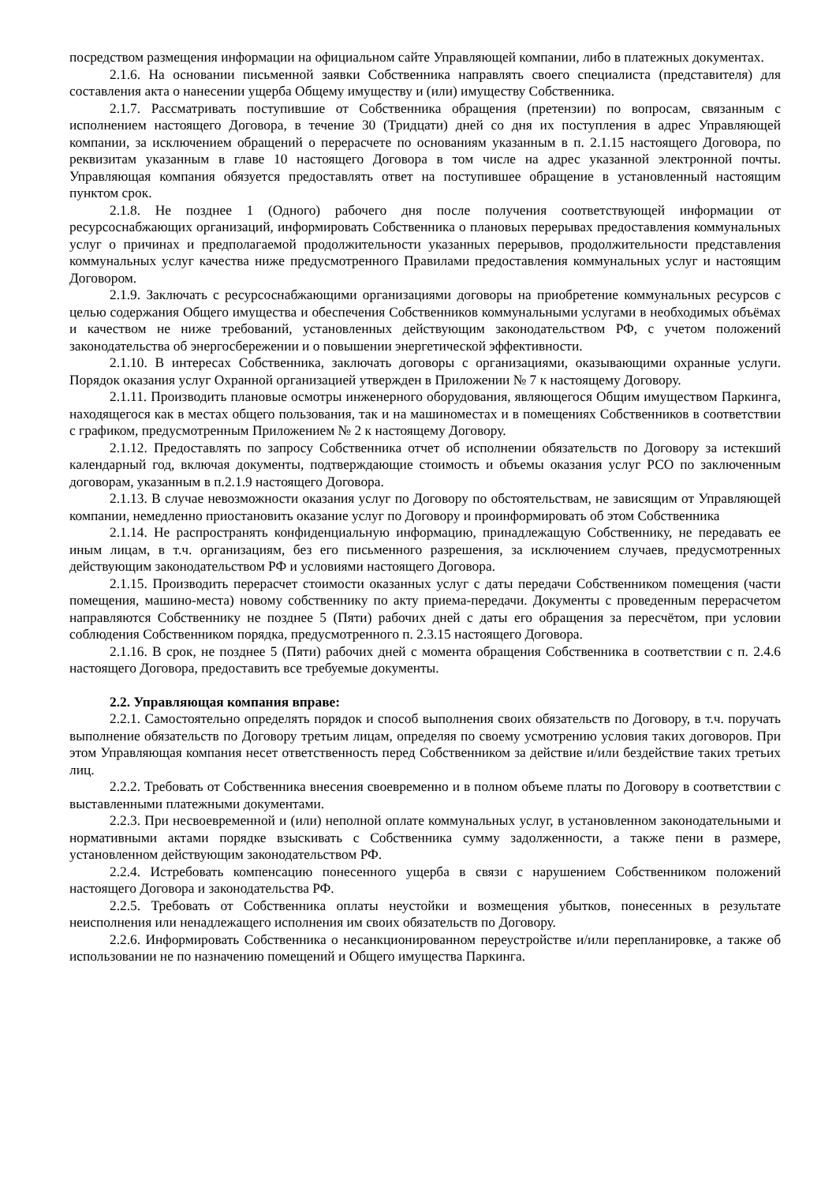посредством размещения информации на официальном сайте Управляющей компании, либо в платежных документах.
2.1.6. На основании письменной заявки Собственника направлять своего специалиста (представителя) для составления акта о нанесении ущерба Общему имуществу и (или) имуществу Собственника.
2.1.7. Рассматривать поступившие от Собственника обращения (претензии) по вопросам, связанным с исполнением настоящего Договора, в течение 30 (Тридцати) дней со дня их поступления в адрес Управляющей компании, за исключением обращений о перерасчете по основаниям указанным в п. 2.1.15 настоящего Договора, по реквизитам указанным в главе 10 настоящего Договора в том числе на адрес указанной электронной почты. Управляющая компания обязуется предоставлять ответ на поступившее обращение в установленный настоящим пунктом срок.
2.1.8. Не позднее 1 (Одного) рабочего дня после получения соответствующей информации от ресурсоснабжающих организаций, информировать Собственника о плановых перерывах предоставления коммунальных услуг о причинах и предполагаемой продолжительности указанных перерывов, продолжительности представления коммунальных услуг качества ниже предусмотренного Правилами предоставления коммунальных услуг и настоящим Договором.
2.1.9. Заключать с ресурсоснабжающими организациями договоры на приобретение коммунальных ресурсов с целью содержания Общего имущества и обеспечения Собственников коммунальными услугами в необходимых объёмах и качеством не ниже требований, установленных действующим законодательством РФ, с учетом положений законодательства об энергосбережении и о повышении энергетической эффективности.
2.1.10. В интересах Собственника, заключать договоры с организациями, оказывающими охранные услуги. Порядок оказания услуг Охранной организацией утвержден в Приложении № 7 к настоящему Договору.
2.1.11. Производить плановые осмотры инженерного оборудования, являющегося Общим имуществом Паркинга, находящегося как в местах общего пользования, так и на машиноместах и в помещениях Собственников в соответствии с графиком, предусмотренным Приложением № 2 к настоящему Договору.
2.1.12. Предоставлять по запросу Собственника отчет об исполнении обязательств по Договору за истекший календарный год, включая документы, подтверждающие стоимость и объемы оказания услуг РСО по заключенным договорам, указанным в п.2.1.9 настоящего Договора.
2.1.13. В случае невозможности оказания услуг по Договору по обстоятельствам, не зависящим от Управляющей компании, немедленно приостановить оказание услуг по Договору и проинформировать об этом Собственника
2.1.14. Не распространять конфиденциальную информацию, принадлежащую Собственнику, не передавать ее иным лицам, в т.ч. организациям, без его письменного разрешения, за исключением случаев, предусмотренных действующим законодательством РФ и условиями настоящего Договора.
2.1.15. Производить перерасчет стоимости оказанных услуг с даты передачи Собственником помещения (части помещения, машино-места) новому собственнику по акту приема-передачи. Документы с проведенным перерасчетом направляются Собственнику не позднее 5 (Пяти) рабочих дней с даты его обращения за пересчётом, при условии соблюдения Собственником порядка, предусмотренного п. 2.3.15 настоящего Договора.
2.1.16. В срок, не позднее 5 (Пяти) рабочих дней с момента обращения Собственника в соответствии с п. 2.4.6 настоящего Договора, предоставить все требуемые документы.
2.2. Управляющая компания вправе:
2.2.1. Самостоятельно определять порядок и способ выполнения своих обязательств по Договору, в т.ч. поручать выполнение обязательств по Договору третьим лицам, определяя по своему усмотрению условия таких договоров. При этом Управляющая компания несет ответственность перед Собственником за действие и/или бездействие таких третьих лиц.
2.2.2. Требовать от Собственника внесения своевременно и в полном объеме платы по Договору в соответствии с выставленными платежными документами.
2.2.3. При несвоевременной и (или) неполной оплате коммунальных услуг, в установленном законодательными и нормативными актами порядке взыскивать с Собственника сумму задолженности, а также пени в размере, установленном действующим законодательством РФ.
2.2.4. Истребовать компенсацию понесенного ущерба в связи с нарушением Собственником положений настоящего Договора и законодательства РФ.
2.2.5. Требовать от Собственника оплаты неустойки и возмещения убытков, понесенных в результате неисполнения или ненадлежащего исполнения им своих обязательств по Договору.
2.2.6. Информировать Собственника о несанкционированном переустройстве и/или перепланировке, а также об использовании не по назначению помещений и Общего имущества Паркинга.